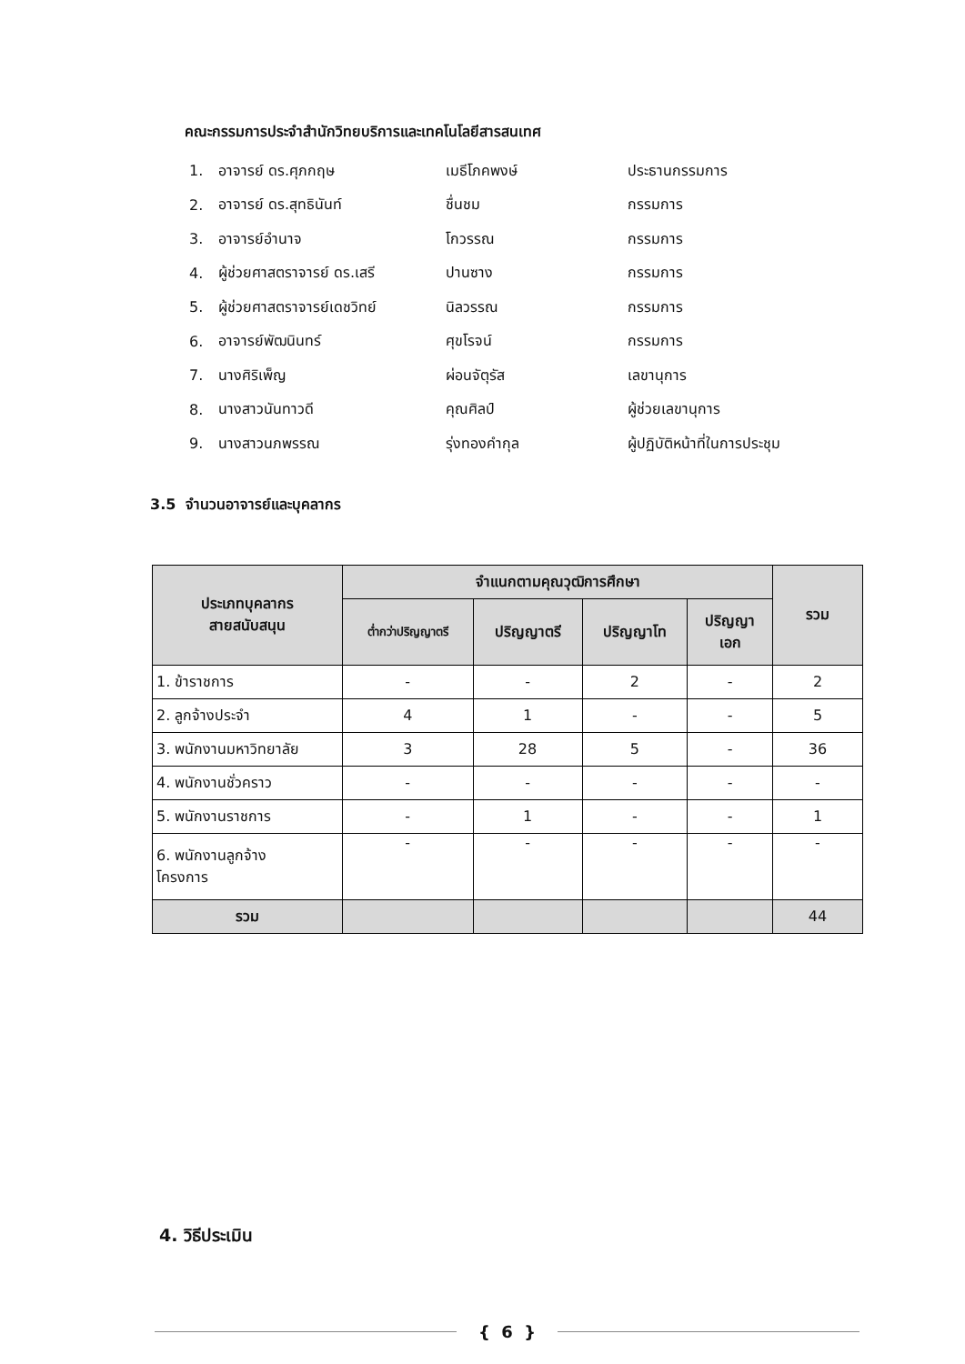คณะกรรมการประจำสำนักวิทยบริการและเทคโนโลยีสารสนเทศ
1. อาจารย์ ดร.ศุภกฤษ เมธีโภคพงษ์ ประธานกรรมการ
2. อาจารย์ ดร.สุทธินันท์ ชื่นชม กรรมการ
3. อาจารย์อำนาจ โกวรรณ กรรมการ
4. ผู้ช่วยศาสตราจารย์ ดร.เสรี ปานซาง กรรมการ
5. ผู้ช่วยศาสตราจารย์เดชวิทย์ นิลวรรณ กรรมการ
6. อาจารย์พัฒนินทร์ ศุขโรจน์ กรรมการ
7. นางศิริเพ็ญ ผ่อนจัตุรัส เลขานุการ
8. นางสาวนันทาวดี คุณศิลป์ ผู้ช่วยเลขานุการ
9. นางสาวนภพรรณ รุ่งทองคำกุล ผู้ปฏิบัติหน้าที่ในการประชุม
3.5 จำนวนอาจารย์และบุคลากร
| ประเภทบุคลากร สายสนับสนุน | จำแนกตามคุณวุฒิการศึกษา | | | | รวม |
| --- | --- | --- | --- | --- | --- |
| | ต่ำกว่าปริญญาตรี | ปริญญาตรี | ปริญญาโท | ปริญญา เอก | |
| 1. ข้าราชการ | - | - | 2 | - | 2 |
| 2. ลูกจ้างประจำ | 4 | 1 | - | - | 5 |
| 3. พนักงานมหาวิทยาลัย | 3 | 28 | 5 | - | 36 |
| 4. พนักงานชั่วคราว | - | - | - | - | - |
| 5. พนักงานราชการ | - | 1 | - | - | 1 |
| 6. พนักงานลูกจ้าง โครงการ | - | - | - | - | - |
| รวม | | | | | 44 |
4. วิธีประเมิน
{ 6 }